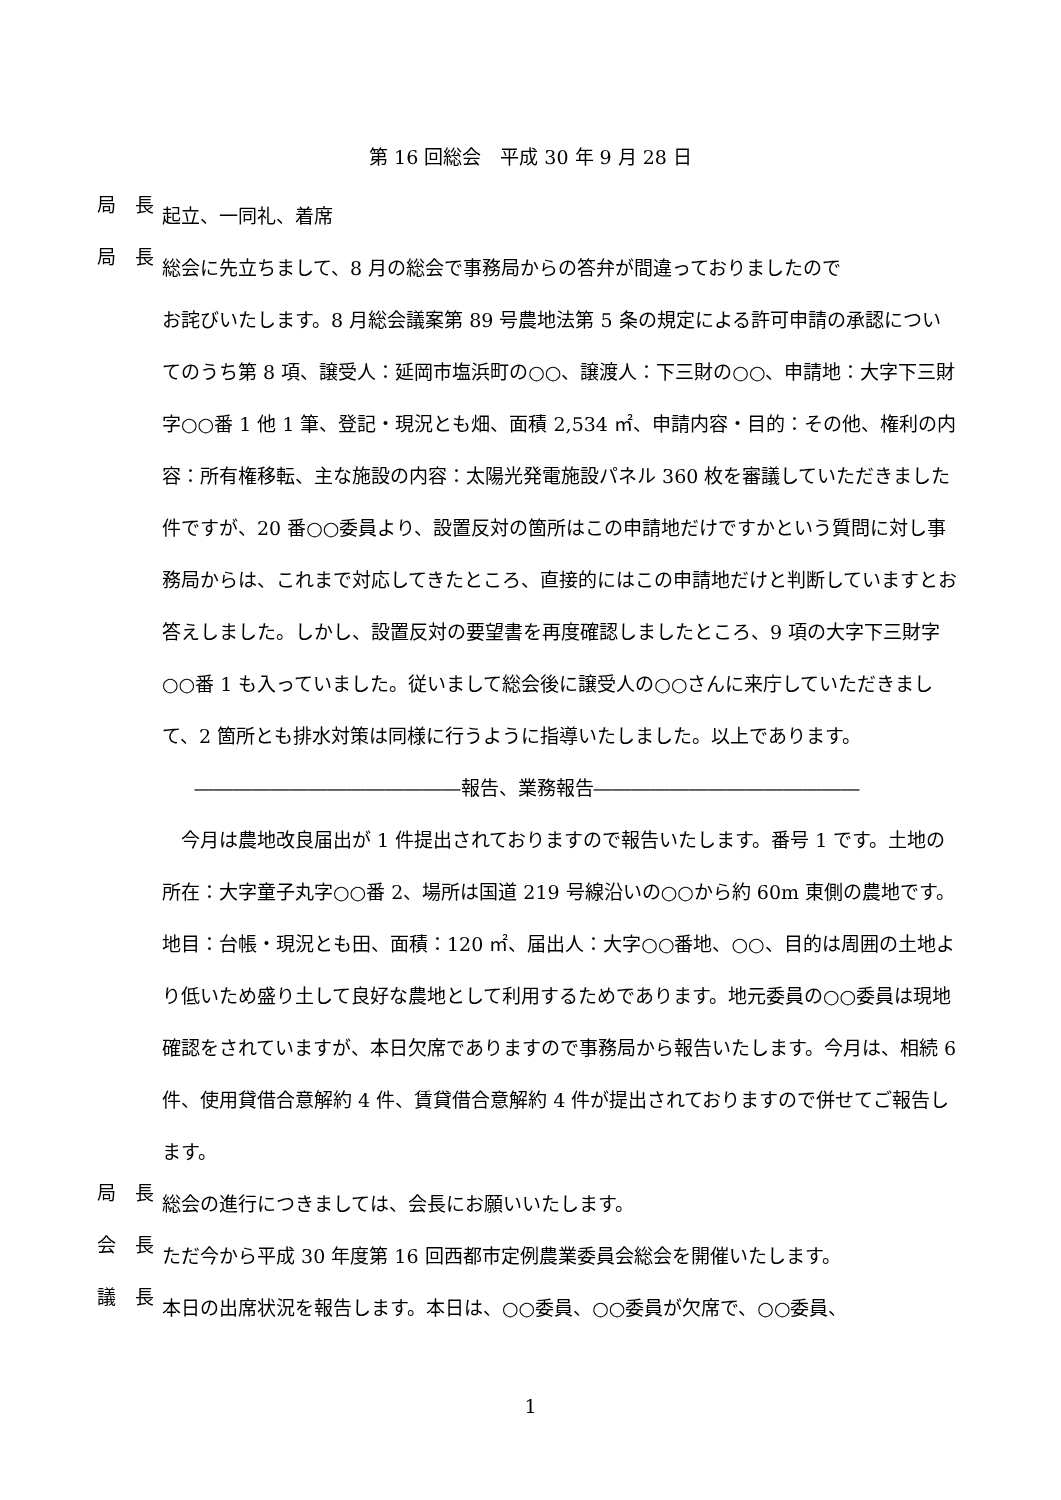第 16 回総会　平成 30 年 9 月 28 日
局　長
起立、一同礼、着席
局　長
総会に先立ちまして、8 月の総会で事務局からの答弁が間違っておりましたので
お詫びいたします。8 月総会議案第 89 号農地法第 5 条の規定による許可申請の承認についてのうち第 8 項、譲受人：延岡市塩浜町の○○、譲渡人：下三財の○○、申請地：大字下三財字○○番 1 他 1 筆、登記・現況とも畑、面積 2,534 ㎡、申請内容・目的：その他、権利の内容：所有権移転、主な施設の内容：太陽光発電施設パネル 360 枚を審議していただきました件ですが、20 番○○委員より、設置反対の箇所はこの申請地だけですかという質問に対し事務局からは、これまで対応してきたところ、直接的にはこの申請地だけと判断していますとお答えしました。しかし、設置反対の要望書を再度確認しましたところ、9 項の大字下三財字○○番 1 も入っていました。従いまして総会後に譲受人の○○さんに来庁していただきまして、2 箇所とも排水対策は同様に行うように指導いたしました。以上であります。
――――――――――――――報告、業務報告――――――――――――――
　今月は農地改良届出が 1 件提出されておりますので報告いたします。番号 1 です。土地の所在：大字童子丸字○○番 2、場所は国道 219 号線沿いの○○から約 60m 東側の農地です。地目：台帳・現況とも田、面積：120 ㎡、届出人：大字○○番地、○○、目的は周囲の土地より低いため盛り土して良好な農地として利用するためであります。地元委員の○○委員は現地確認をされていますが、本日欠席でありますので事務局から報告いたします。今月は、相続 6 件、使用貸借合意解約 4 件、賃貸借合意解約 4 件が提出されておりますので併せてご報告します。
局　長
総会の進行につきましては、会長にお願いいたします。
会　長
ただ今から平成 30 年度第 16 回西都市定例農業委員会総会を開催いたします。
議　長
本日の出席状況を報告します。本日は、○○委員、○○委員が欠席で、○○委員、
1